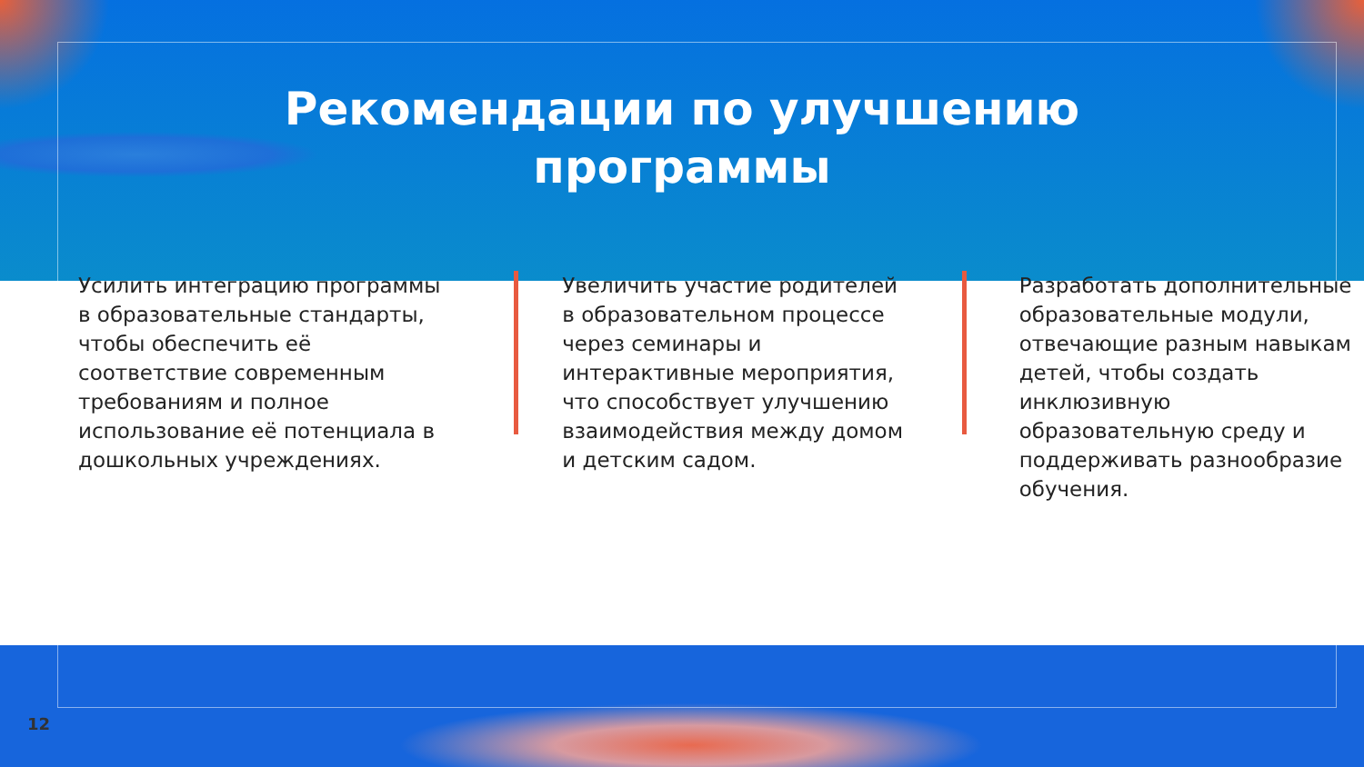Рекомендации по улучшению
программы
Усилить интеграцию программы в образовательные стандарты, чтобы обеспечить её соответствие современным требованиям и полное использование её потенциала в дошкольных учреждениях.
Увеличить участие родителей в образовательном процессе через семинары и интерактивные мероприятия, что способствует улучшению взаимодействия между домом и детским садом.
Разработать дополнительные образовательные модули, отвечающие разным навыкам детей, чтобы создать инклюзивную образовательную среду и поддерживать разнообразие обучения.
12